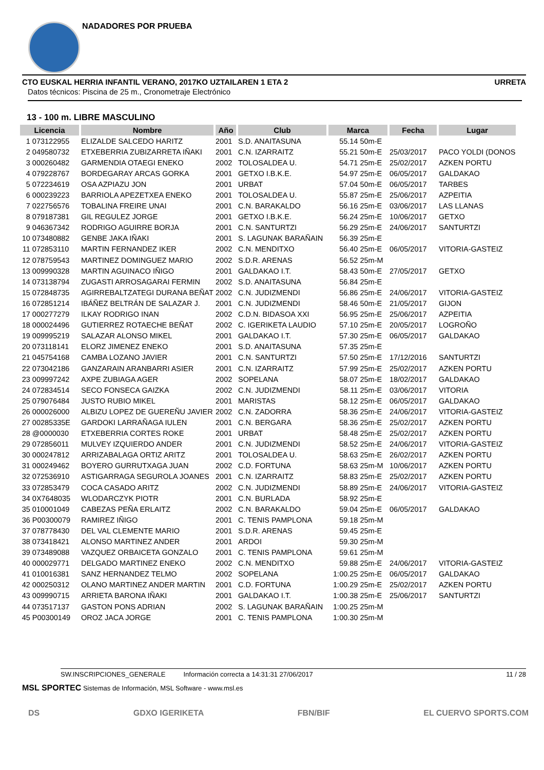NADADORES POR PRUEBA
CTO EUSKAL HERRIA INFANTIL VERANO, 2017KO UZTAILAREN 1 ETA 2 URRETA
Datos técnicos: Piscina de 25 m., Cronometraje Electrónico
13 - 100 m. LIBRE MASCULINO
| Licencia | | Nombre | Año | Club | Marca | | Fecha | Lugar |
| --- | --- | --- | --- | --- | --- | --- | --- | --- |
| 1 | 073122955 | ELIZALDE SALCEDO HARITZ | 2001 | S.D. ANAITASUNA | 55.14 | 50m-E | | |
| 2 | 049580732 | ETXEBERRIA ZUBIZARRETA IÑAKI | 2001 | C.N. IZARRAITZ | 55.21 | 50m-E | 25/03/2017 | PACO YOLDI (DONOS |
| 3 | 000260482 | GARMENDIA OTAEGI ENEKO | 2002 | TOLOSALDEA U. | 54.71 | 25m-E | 25/02/2017 | AZKEN PORTU |
| 4 | 079228767 | BORDEGARAY ARCAS GORKA | 2001 | GETXO I.B.K.E. | 54.97 | 25m-E | 06/05/2017 | GALDAKAO |
| 5 | 072234619 | OSA AZPIAZU JON | 2001 | URBAT | 57.04 | 50m-E | 06/05/2017 | TARBES |
| 6 | 000239223 | BARRIOLA APEZETXEA ENEKO | 2001 | TOLOSALDEA U. | 55.87 | 25m-E | 25/06/2017 | AZPEITIA |
| 7 | 022756576 | TOBALINA FREIRE UNAI | 2001 | C.N. BARAKALDO | 56.16 | 25m-E | 03/06/2017 | LAS LLANAS |
| 8 | 079187381 | GIL REGULEZ JORGE | 2001 | GETXO I.B.K.E. | 56.24 | 25m-E | 10/06/2017 | GETXO |
| 9 | 046367342 | RODRIGO AGUIRRE BORJA | 2001 | C.N. SANTURTZI | 56.29 | 25m-E | 24/06/2017 | SANTURTZI |
| 10 | 073480882 | GENBE JAKA IÑAKI | 2001 | S. LAGUNAK BARAÑAIN | 56.39 | 25m-E | | |
| 11 | 072853110 | MARTIN FERNANDEZ IKER | 2002 | C.N. MENDITXO | 56.40 | 25m-E | 06/05/2017 | VITORIA-GASTEIZ |
| 12 | 078759543 | MARTINEZ DOMINGUEZ MARIO | 2002 | S.D.R. ARENAS | 56.52 | 25m-M | | |
| 13 | 009990328 | MARTIN AGUINACO IÑIGO | 2001 | GALDAKAO I.T. | 58.43 | 50m-E | 27/05/2017 | GETXO |
| 14 | 073138794 | ZUGASTI ARROSAGARAI FERMIN | 2002 | S.D. ANAITASUNA | 56.84 | 25m-E | | |
| 15 | 072848735 | AGIRREBALTZATEGI DURANA BEÑAT | 2002 | C.N. JUDIZMENDI | 56.86 | 25m-E | 24/06/2017 | VITORIA-GASTEIZ |
| 16 | 072851214 | IBÁÑEZ BELTRÁN DE SALAZAR J. | 2001 | C.N. JUDIZMENDI | 58.46 | 50m-E | 21/05/2017 | GIJON |
| 17 | 000277279 | ILKAY RODRIGO INAN | 2002 | C.D.N. BIDASOA XXI | 56.95 | 25m-E | 25/06/2017 | AZPEITIA |
| 18 | 000024496 | GUTIERREZ ROTAECHE BEÑAT | 2002 | C. IGERIKETA LAUDIO | 57.10 | 25m-E | 20/05/2017 | LOGROÑO |
| 19 | 009995219 | SALAZAR ALONSO MIKEL | 2001 | GALDAKAO I.T. | 57.30 | 25m-E | 06/05/2017 | GALDAKAO |
| 20 | 073118141 | ELORZ JIMENEZ ENEKO | 2001 | S.D. ANAITASUNA | 57.35 | 25m-E | | |
| 21 | 045754168 | CAMBA LOZANO JAVIER | 2001 | C.N. SANTURTZI | 57.50 | 25m-E | 17/12/2016 | SANTURTZI |
| 22 | 073042186 | GANZARAIN ARANBARRI ASIER | 2001 | C.N. IZARRAITZ | 57.99 | 25m-E | 25/02/2017 | AZKEN PORTU |
| 23 | 009997242 | AXPE ZUBIAGA AGER | 2002 | SOPELANA | 58.07 | 25m-E | 18/02/2017 | GALDAKAO |
| 24 | 072834514 | SECO FONSECA GAIZKA | 2002 | C.N. JUDIZMENDI | 58.11 | 25m-E | 03/06/2017 | VITORIA |
| 25 | 079076484 | JUSTO RUBIO MIKEL | 2001 | MARISTAS | 58.12 | 25m-E | 06/05/2017 | GALDAKAO |
| 26 | 000026000 | ALBIZU LOPEZ DE GUEREÑU JAVIER | 2002 | C.N. ZADORRA | 58.36 | 25m-E | 24/06/2017 | VITORIA-GASTEIZ |
| 27 | 00285335E | GARDOKI LARRAÑAGA IULEN | 2001 | C.N. BERGARA | 58.36 | 25m-E | 25/02/2017 | AZKEN PORTU |
| 28 | @0000030 | ETXEBERRIA CORTES ROKE | 2001 | URBAT | 58.48 | 25m-E | 25/02/2017 | AZKEN PORTU |
| 29 | 072856011 | MULVEY IZQUIERDO ANDER | 2001 | C.N. JUDIZMENDI | 58.52 | 25m-E | 24/06/2017 | VITORIA-GASTEIZ |
| 30 | 000247812 | ARRIZABALAGA ORTIZ ARITZ | 2001 | TOLOSALDEA U. | 58.63 | 25m-E | 26/02/2017 | AZKEN PORTU |
| 31 | 000249462 | BOYERO GURRUTXAGA JUAN | 2002 | C.D. FORTUNA | 58.63 | 25m-M | 10/06/2017 | AZKEN PORTU |
| 32 | 072536910 | ASTIGARRAGA SEGUROLA JOANES | 2001 | C.N. IZARRAITZ | 58.83 | 25m-E | 25/02/2017 | AZKEN PORTU |
| 33 | 072853479 | COCA CASADO ARITZ | 2002 | C.N. JUDIZMENDI | 58.89 | 25m-E | 24/06/2017 | VITORIA-GASTEIZ |
| 34 | 0X7648035 | WLODARCZYK PIOTR | 2001 | C.N. BURLADA | 58.92 | 25m-E | | |
| 35 | 010001049 | CABEZAS PEÑA ERLAITZ | 2002 | C.N. BARAKALDO | 59.04 | 25m-E | 06/05/2017 | GALDAKAO |
| 36 | P00300079 | RAMIREZ IÑIGO | 2001 | C. TENIS PAMPLONA | 59.18 | 25m-M | | |
| 37 | 078778430 | DEL VAL CLEMENTE MARIO | 2001 | S.D.R. ARENAS | 59.45 | 25m-E | | |
| 38 | 073418421 | ALONSO MARTINEZ ANDER | 2001 | ARDOI | 59.30 | 25m-M | | |
| 39 | 073489088 | VAZQUEZ ORBAICETA GONZALO | 2001 | C. TENIS PAMPLONA | 59.61 | 25m-M | | |
| 40 | 000029771 | DELGADO MARTINEZ ENEKO | 2002 | C.N. MENDITXO | 59.88 | 25m-E | 24/06/2017 | VITORIA-GASTEIZ |
| 41 | 010016381 | SANZ HERNANDEZ TELMO | 2002 | SOPELANA | 1:00.25 | 25m-E | 06/05/2017 | GALDAKAO |
| 42 | 000250312 | OLANO MARTINEZ ANDER MARTIN | 2001 | C.D. FORTUNA | 1:00.29 | 25m-E | 25/02/2017 | AZKEN PORTU |
| 43 | 009990715 | ARRIETA BARONA IÑAKI | 2001 | GALDAKAO I.T. | 1:00.38 | 25m-E | 25/06/2017 | SANTURTZI |
| 44 | 073517137 | GASTON PONS ADRIAN | 2002 | S. LAGUNAK BARAÑAIN | 1:00.25 | 25m-M | | |
| 45 | P00300149 | OROZ JACA JORGE | 2001 | C. TENIS PAMPLONA | 1:00.30 | 25m-M | | |
SW.INSCRIPCIONES_GENERALE Información correcta a 14:31:31 27/06/2017 11 / 28
MSL SPORTEC Sistemas de Información, MSL Software - www.msl.es
DS GDXO IGERIKETA FBN/BIF EL CUERVO SPORTS.COM